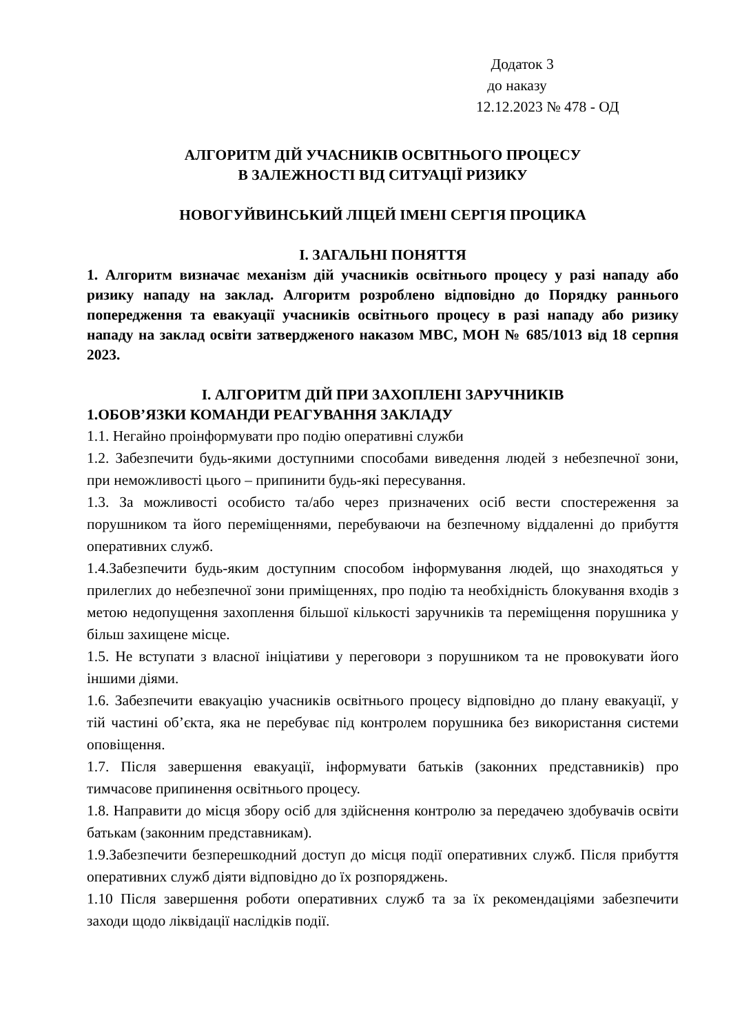Додаток 3
до наказу
12.12.2023 № 478 - ОД
АЛГОРИТМ ДІЙ УЧАСНИКІВ ОСВІТНЬОГО ПРОЦЕСУ
В ЗАЛЕЖНОСТІ ВІД СИТУАЦІЇ РИЗИКУ
НОВОГУЙВИНСЬКИЙ ЛІЦЕЙ ІМЕНІ СЕРГІЯ ПРОЦИКА
І. ЗАГАЛЬНІ ПОНЯТТЯ
1. Алгоритм визначає механізм дій учасників освітнього процесу у разі нападу або ризику нападу на заклад. Алгоритм розроблено відповідно до Порядку раннього попередження та евакуації учасників освітнього процесу в разі нападу або ризику нападу на заклад освіти затвердженого наказом МВС, МОН № 685/1013 від 18 серпня 2023.
І. АЛГОРИТМ ДІЙ ПРИ ЗАХОПЛЕНІ ЗАРУЧНИКІВ
1.ОБОВ’ЯЗКИ КОМАНДИ РЕАГУВАННЯ ЗАКЛАДУ
1.1. Негайно проінформувати про подію оперативні служби
1.2. Забезпечити будь-якими доступними способами виведення людей з небезпечної зони, при неможливості цього – припинити будь-які пересування.
1.3. За можливості особисто та/або через призначених осіб вести спостереження за порушником та його переміщеннями, перебуваючи на безпечному віддаленні до прибуття оперативних служб.
1.4.Забезпечити будь-яким доступним способом інформування людей, що знаходяться у прилеглих до небезпечної зони приміщеннях, про подію та необхідність блокування входів з метою недопущення захоплення більшої кількості заручників та переміщення порушника у більш захищене місце.
1.5. Не вступати з власної ініціативи у переговори з порушником та не провокувати його іншими діями.
1.6. Забезпечити евакуацію учасників освітнього процесу відповідно до плану евакуації, у тій частині об’єкта, яка не перебуває під контролем порушника без використання системи оповіщення.
1.7. Після завершення евакуації, інформувати батьків (законних представників) про тимчасове припинення освітнього процесу.
1.8. Направити до місця збору осіб для здійснення контролю за передачею здобувачів освіти батькам (законним представникам).
1.9.Забезпечити безперешкодний доступ до місця події оперативних служб. Після прибуття оперативних служб діяти відповідно до їх розпоряджень.
1.10 Після завершення роботи оперативних служб та за їх рекомендаціями забезпечити заходи щодо ліквідації наслідків події.